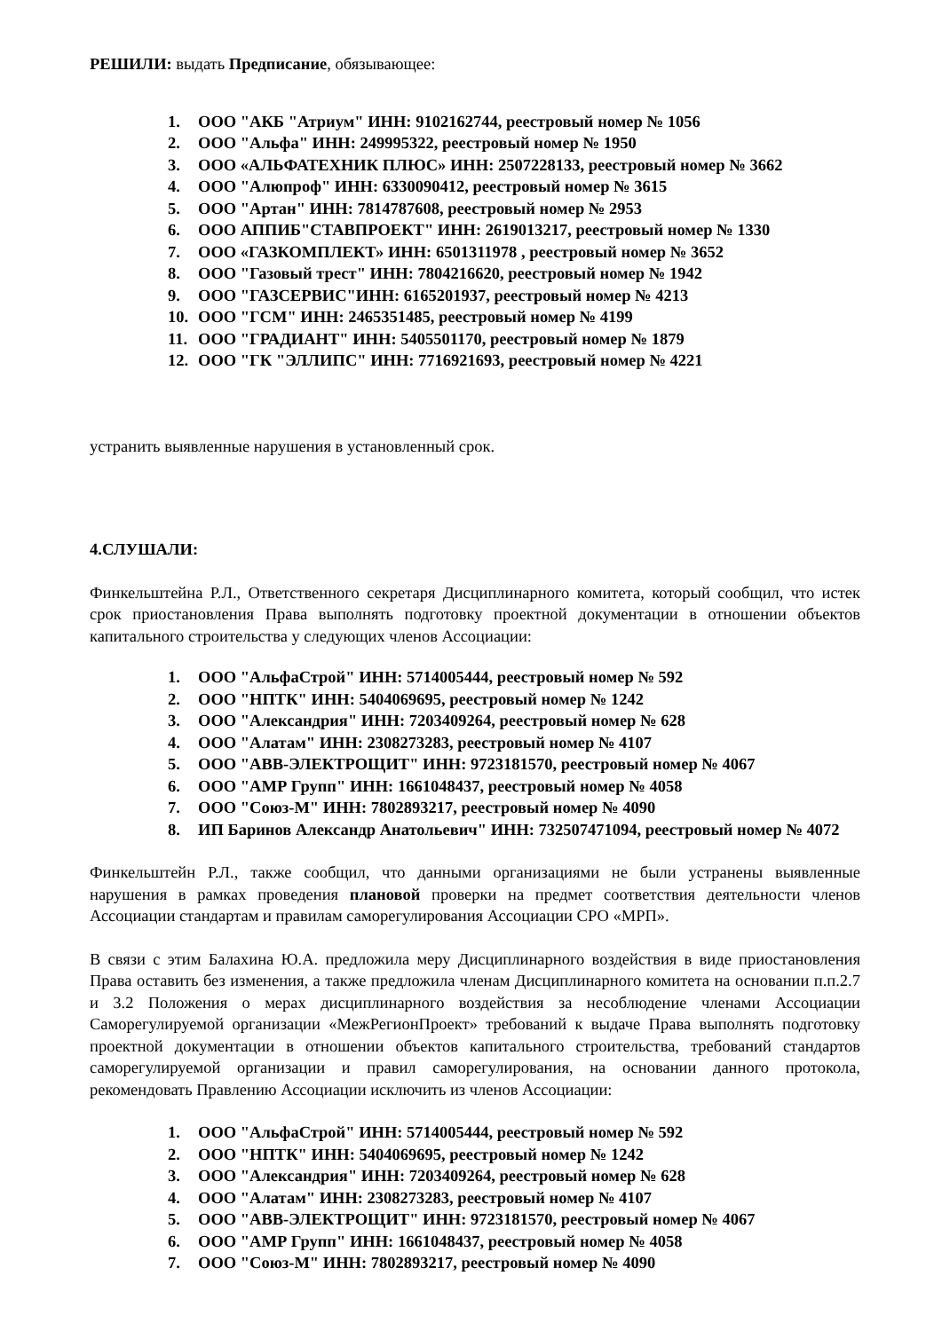РЕШИЛИ: выдать Предписание, обязывающее:
1. ООО "АКБ "Атриум" ИНН: 9102162744, реестровый номер № 1056
2. ООО "Альфа" ИНН: 249995322, реестровый номер № 1950
3. ООО «АЛЬФАТЕХНИК ПЛЮС» ИНН: 2507228133, реестровый номер № 3662
4. ООО "Алюпроф" ИНН: 6330090412, реестровый номер № 3615
5. ООО "Артан" ИНН: 7814787608, реестровый номер № 2953
6. ООО АППИБ"СТАВПРОЕКТ" ИНН: 2619013217, реестровый номер № 1330
7. ООО «ГАЗКОМПЛЕКТ» ИНН: 6501311978 , реестровый номер № 3652
8. ООО "Газовый трест" ИНН: 7804216620, реестровый номер № 1942
9. ООО "ГАЗСЕРВИС"ИНН: 6165201937, реестровый номер № 4213
10. ООО "ГСМ" ИНН: 2465351485, реестровый номер № 4199
11. ООО "ГРАДИАНТ" ИНН: 5405501170, реестровый номер № 1879
12. ООО "ГК "ЭЛЛИПС" ИНН: 7716921693, реестровый номер № 4221
устранить выявленные нарушения в установленный срок.
4.СЛУШАЛИ:
Финкельштейна Р.Л., Ответственного секретаря Дисциплинарного комитета, который сообщил, что истек срок приостановления Права выполнять подготовку проектной документации в отношении объектов капитального строительства у следующих членов Ассоциации:
1. ООО "АльфаСтрой" ИНН: 5714005444, реестровый номер № 592
2. ООО "НПТК" ИНН: 5404069695, реестровый номер № 1242
3. ООО "Александрия" ИНН: 7203409264, реестровый номер № 628
4. ООО "Алатам" ИНН: 2308273283, реестровый номер № 4107
5. ООО "АВВ-ЭЛЕКТРОЩИТ" ИНН: 9723181570, реестровый номер № 4067
6. ООО "АМР Групп" ИНН: 1661048437, реестровый номер № 4058
7. ООО "Союз-М" ИНН: 7802893217, реестровый номер № 4090
8. ИП Баринов Александр Анатольевич" ИНН: 732507471094, реестровый номер № 4072
Финкельштейн Р.Л., также сообщил, что данными организациями не были устранены выявленные нарушения в рамках проведения плановой проверки на предмет соответствия деятельности членов Ассоциации стандартам и правилам саморегулирования Ассоциации СРО «МРП».
В связи с этим Балахина Ю.А. предложила меру Дисциплинарного воздействия в виде приостановления Права оставить без изменения, а также предложила членам Дисциплинарного комитета на основании п.п.2.7 и 3.2 Положения о мерах дисциплинарного воздействия за несоблюдение членами Ассоциации Саморегулируемой организации «МежРегионПроект» требований к выдаче Права выполнять подготовку проектной документации в отношении объектов капитального строительства, требований стандартов саморегулируемой организации и правил саморегулирования, на основании данного протокола, рекомендовать Правлению Ассоциации исключить из членов Ассоциации:
1. ООО "АльфаСтрой" ИНН: 5714005444, реестровый номер № 592
2. ООО "НПТК" ИНН: 5404069695, реестровый номер № 1242
3. ООО "Александрия" ИНН: 7203409264, реестровый номер № 628
4. ООО "Алатам" ИНН: 2308273283, реестровый номер № 4107
5. ООО "АВВ-ЭЛЕКТРОЩИТ" ИНН: 9723181570, реестровый номер № 4067
6. ООО "АМР Групп" ИНН: 1661048437, реестровый номер № 4058
7. ООО "Союз-М" ИНН: 7802893217, реестровый номер № 4090